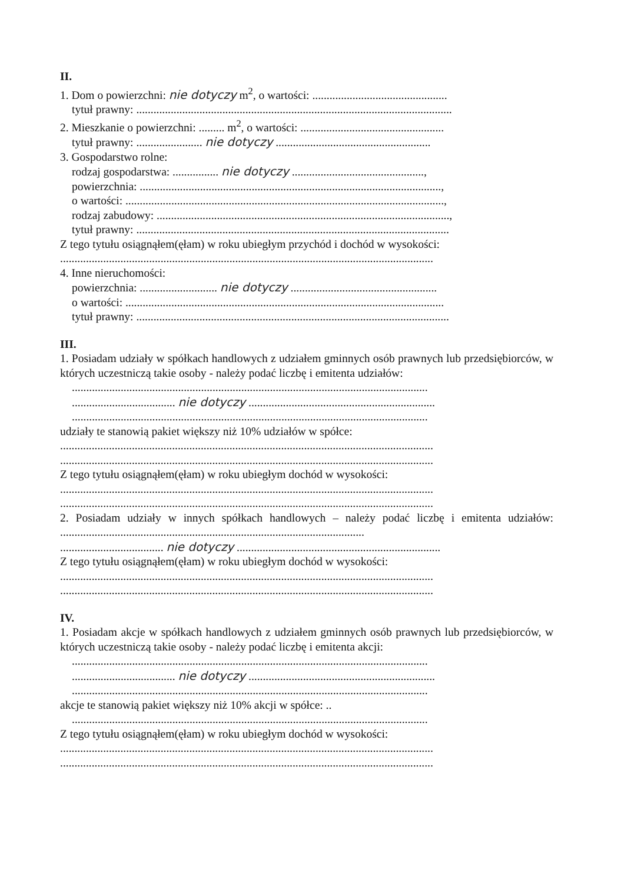II.
1. Dom o powierzchni: nie dotyczy m<sup>2</sup>, o wartości: ...............................................
tytuł prawny: ..............................................................................................................
2. Mieszkanie o powierzchni: ......... m<sup>2</sup>, o wartości: ..................................................
tytuł prawny: ....................... nie dotyczy ......................................................
3. Gospodarstwo rolne:
rodzaj gospodarstwa: ................ nie dotyczy ..............................................,
powierzchnia: .........................................................................................................,
o wartości: ...............................................................................................................,
rodzaj zabudowy: ......................................................................................................,
tytuł prawny: .............................................................................................................
Z tego tytułu osiągnąłem(ęłam) w roku ubiegłym przychód i dochód w wysokości:
..................................................................................................................................
4. Inne nieruchomości:
powierzchnia: ........................... nie dotyczy ...................................................
o wartości: ...............................................................................................................
tytuł prawny: .............................................................................................................
III.
1. Posiadam udziały w spółkach handlowych z udziałem gminnych osób prawnych lub przedsiębiorców, w których uczestniczą takie osoby - należy podać liczbę i emitenta udziałów:
............................................................................................................................
.................................... nie dotyczy .................................................................
............................................................................................................................
udziały te stanowią pakiet większy niż 10% udziałów w spółce:
..................................................................................................................................
..................................................................................................................................
Z tego tytułu osiągnąłem(ęłam) w roku ubiegłym dochód w wysokości:
..................................................................................................................................
..................................................................................................................................
2. Posiadam udziały w innych spółkach handlowych – należy podać liczbę i emitenta udziałów: ..........................................................................................................
.................................... nie dotyczy .......................................................................
Z tego tytułu osiągnąłem(ęłam) w roku ubiegłym dochód w wysokości:
..................................................................................................................................
..................................................................................................................................
IV.
1. Posiadam akcje w spółkach handlowych z udziałem gminnych osób prawnych lub przedsiębiorców, w których uczestniczą takie osoby - należy podać liczbę i emitenta akcji:
............................................................................................................................
.................................... nie dotyczy .................................................................
............................................................................................................................
akcje te stanowią pakiet większy niż 10% akcji w spółce: ..
............................................................................................................................
Z tego tytułu osiągnąłem(ęłam) w roku ubiegłym dochód w wysokości:
..................................................................................................................................
..................................................................................................................................